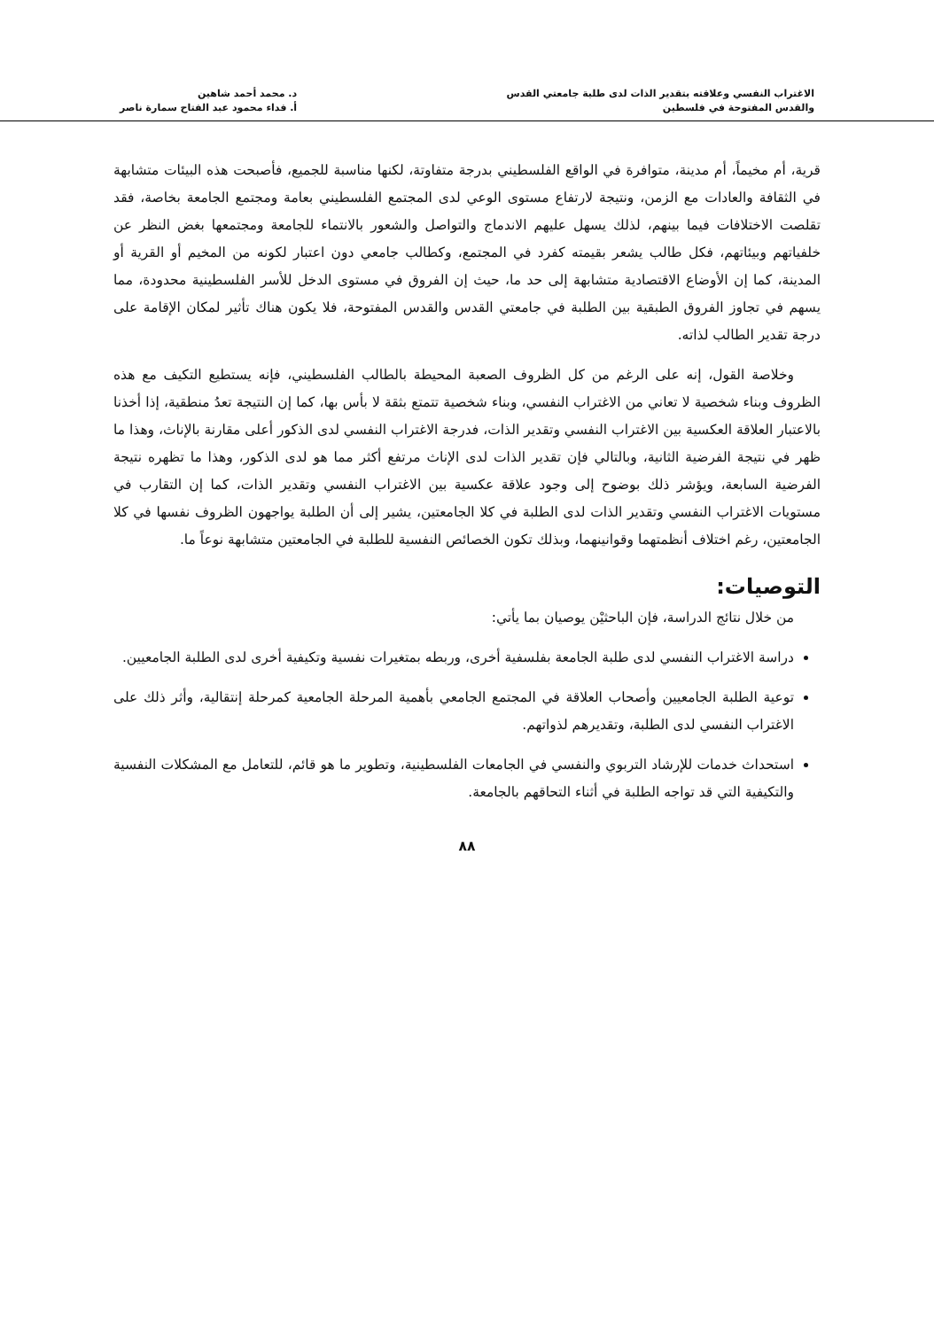الاغتراب النفسي وعلاقته بتقدير الذات لدى طلبة جامعتي القدس
والقدس المفتوحة في فلسطين
د. محمد أحمد شاهين
أ. فداء محمود عبد الفتاح سمارة ناصر
قرية، أم مخيماً، أم مدينة، متوافرة في الواقع الفلسطيني بدرجة متفاوتة، لكنها مناسبة للجميع، فأصبحت هذه البيئات متشابهة في الثقافة والعادات مع الزمن، ونتيجة لارتفاع مستوى الوعي لدى المجتمع الفلسطيني بعامة ومجتمع الجامعة بخاصة، فقد تقلصت الاختلافات فيما بينهم، لذلك يسهل عليهم الاندماج والتواصل والشعور بالانتماء للجامعة ومجتمعها بغض النظر عن خلفياتهم وبيئاتهم، فكل طالب يشعر بقيمته كفرد في المجتمع، وكطالب جامعي دون اعتبار لكونه من المخيم أو القرية أو المدينة، كما إن الأوضاع الاقتصادية متشابهة إلى حد ما، حيث إن الفروق في مستوى الدخل للأسر الفلسطينية محدودة، مما يسهم في تجاوز الفروق الطبقية بين الطلبة في جامعتي القدس والقدس المفتوحة، فلا يكون هناك تأثير لمكان الإقامة على درجة تقدير الطالب لذاته.
وخلاصة القول، إنه على الرغم من كل الظروف الصعبة المحيطة بالطالب الفلسطيني، فإنه يستطيع التكيف مع هذه الظروف وبناء شخصية لا تعاني من الاغتراب النفسي، وبناء شخصية تتمتع بثقة لا بأس بها، كما إن النتيجة تعدُ منطقية، إذا أخذنا بالاعتبار العلاقة العكسية بين الاغتراب النفسي وتقدير الذات، فدرجة الاغتراب النفسي لدى الذكور أعلى مقارنة بالإناث، وهذا ما ظهر في نتيجة الفرضية الثانية، وبالتالي فإن تقدير الذات لدى الإناث مرتفع أكثر مما هو لدى الذكور، وهذا ما تظهره نتيجة الفرضية السابعة، ويؤشر ذلك بوضوح إلى وجود علاقة عكسية بين الاغتراب النفسي وتقدير الذات، كما إن التقارب في مستويات الاغتراب النفسي وتقدير الذات لدى الطلبة في كلا الجامعتين، يشير إلى أن الطلبة يواجهون الظروف نفسها في كلا الجامعتين، رغم اختلاف أنظمتهما وقوانينهما، وبذلك تكون الخصائص النفسية للطلبة في الجامعتين متشابهة نوعاً ما.
التوصيات:
من خلال نتائج الدراسة، فإن الباحثيْن يوصيان بما يأتي:
دراسة الاغتراب النفسي لدى طلبة الجامعة بفلسفية أخرى، وربطه بمتغيرات نفسية وتكيفية أخرى لدى الطلبة الجامعيين.
توعية الطلبة الجامعيين وأصحاب العلاقة في المجتمع الجامعي بأهمية المرحلة الجامعية كمرحلة إنتقالية، وأثر ذلك على الاغتراب النفسي لدى الطلبة، وتقديرهم لذواتهم.
استحداث خدمات للإرشاد التربوي والنفسي في الجامعات الفلسطينية، وتطوير ما هو قائم، للتعامل مع المشكلات النفسية والتكيفية التي قد تواجه الطلبة في أثناء التحاقهم بالجامعة.
٨٨